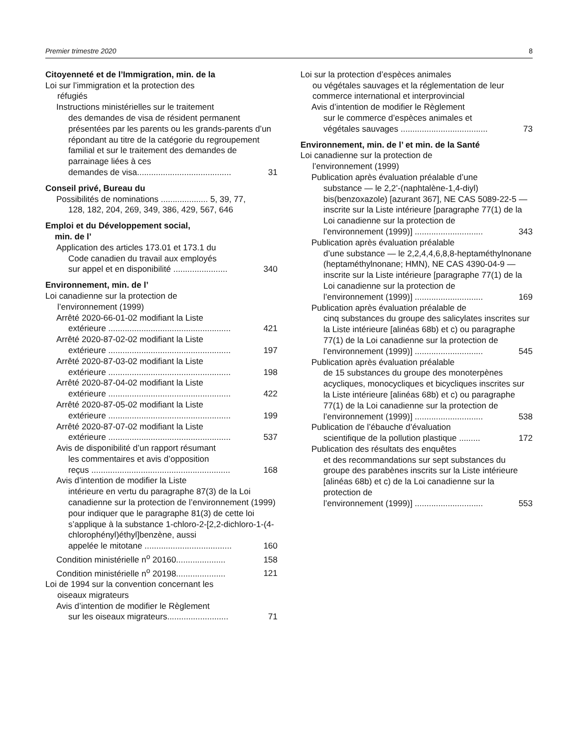Premier trimestre 2020 8
Citoyenneté et de l’Immigration, min. de la
Loi sur l’immigration et la protection des
réfugiés
Instructions ministérielles sur le traitement
des demandes de visa de résident permanent présentées par les parents ou les grands-parents d’un répondant au titre de la catégorie du regroupement familial et sur le traitement des demandes de parrainage liées à ces
demandes de visa........................................ 31
Conseil privé, Bureau du
Possibilités de nominations .................... 5, 39, 77,
128, 182, 204, 269, 349, 386, 429, 567, 646
Emploi et du Développement social,
min. de l’
Application des articles 173.01 et 173.1 du
Code canadien du travail aux employés
sur appel et en disponibilité ....................... 340
Environnement, min. de l’
Loi canadienne sur la protection de
l’environnement (1999)
Arrêté 2020-66-01-02 modifiant la Liste
extérieure .................................................... 421
Arrêté 2020-87-02-02 modifiant la Liste
extérieure .................................................... 197
Arrêté 2020-87-03-02 modifiant la Liste
extérieure .................................................... 198
Arrêté 2020-87-04-02 modifiant la Liste
extérieure .................................................... 422
Arrêté 2020-87-05-02 modifiant la Liste
extérieure .................................................... 199
Arrêté 2020-87-07-02 modifiant la Liste
extérieure .................................................... 537
Avis de disponibilité d’un rapport résumant
les commentaires et avis d’opposition
reçus ........................................................... 168
Avis d’intention de modifier la Liste
intérieure en vertu du paragraphe 87(3) de la Loi canadienne sur la protection de l’environnement (1999) pour indiquer que le paragraphe 81(3) de cette loi s’applique à la substance 1-chloro-2-[2,2-dichloro-1-(4-chlorophényl)éthyl]benzène, aussi
appelée le mitotane ..................................... 160
Condition ministérielle n<sup>o</sup> 20160..................... 158
Condition ministérielle n<sup>o</sup> 20198..................... 121
Loi de 1994 sur la convention concernant les
oiseaux migrateurs
Avis d’intention de modifier le Règlement
sur les oiseaux migrateurs.......................... 71
Loi sur la protection d’espèces animales
ou végétales sauvages et la réglementation de leur commerce international et interprovincial
Avis d’intention de modifier le Règlement
sur le commerce d’espèces animales et
végétales sauvages ..................................... 73
Environnement, min. de l’ et min. de la Santé
Loi canadienne sur la protection de
l’environnement (1999)
Publication après évaluation préalable d’une
substance — le 2,2’-(naphtalène-1,4-diyl) bis(benzoxazole) [azurant 367], NE CAS 5089-22-5 — inscrite sur la Liste intérieure [paragraphe 77(1) de la Loi canadienne sur la protection de
l’environnement (1999)] ............................. 343
Publication après évaluation préalable
d’une substance — le 2,2,4,4,6,8,8-heptaméthylnonane (heptaméthylnonane; HMN), NE CAS 4390-04-9 — inscrite sur la Liste intérieure [paragraphe 77(1) de la Loi canadienne sur la protection de
l’environnement (1999)] ............................. 169
Publication après évaluation préalable de
cinq substances du groupe des salicylates inscrites sur la Liste intérieure [alinéas 68b) et c) ou paragraphe 77(1) de la Loi canadienne sur la protection de
l’environnement (1999)] ............................. 545
Publication après évaluation préalable
de 15 substances du groupe des monoterpènes acycliques, monocycliques et bicycliques inscrites sur la Liste intérieure [alinéas 68b) et c) ou paragraphe 77(1) de la Loi canadienne sur la protection de
l’environnement (1999)] ............................. 538
Publication de l’ébauche d’évaluation
scientifique de la pollution plastique ......... 172
Publication des résultats des enquêtes
et des recommandations sur sept substances du groupe des parabènes inscrits sur la Liste intérieure [alinéas 68b) et c) de la Loi canadienne sur la protection de
l’environnement (1999)] ............................. 553